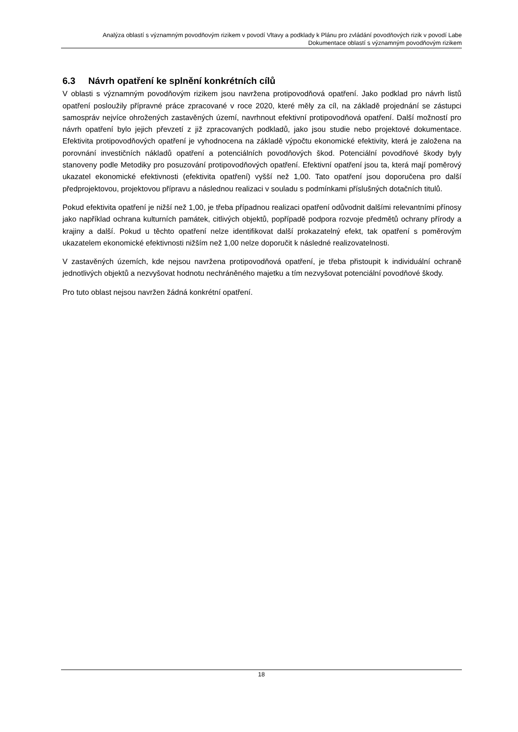Analýza oblastí s významným povodňovým rizikem v povodí Vltavy a podklady k Plánu pro zvládání povodňových rizik v povodí Labe
Dokumentace oblastí s významným povodňovým rizikem
6.3 Návrh opatření ke splnění konkrétních cílů
V oblasti s významným povodňovým rizikem jsou navržena protipovodňová opatření. Jako podklad pro návrh listů opatření posloužily přípravné práce zpracované v roce 2020, které měly za cíl, na základě projednání se zástupci samospráv nejvíce ohrožených zastavěných území, navrhnout efektivní protipovodňová opatření. Další možností pro návrh opatření bylo jejich převzetí z již zpracovaných podkladů, jako jsou studie nebo projektové dokumentace. Efektivita protipovodňových opatření je vyhodnocena na základě výpočtu ekonomické efektivity, která je založena na porovnání investičních nákladů opatření a potenciálních povodňových škod. Potenciální povodňové škody byly stanoveny podle Metodiky pro posuzování protipovodňových opatření. Efektivní opatření jsou ta, která mají poměrový ukazatel ekonomické efektivnosti (efektivita opatření) vyšší než 1,00. Tato opatření jsou doporučena pro další předprojektovou, projektovou přípravu a následnou realizaci v souladu s podmínkami příslušných dotačních titulů.
Pokud efektivita opatření je nižší než 1,00, je třeba případnou realizaci opatření odůvodnit dalšími relevantními přínosy jako například ochrana kulturních památek, citlivých objektů, popřípadě podpora rozvoje předmětů ochrany přírody a krajiny a další. Pokud u těchto opatření nelze identifikovat další prokazatelný efekt, tak opatření s poměrovým ukazatelem ekonomické efektivnosti nižším než 1,00 nelze doporučit k následné realizovatelnosti.
V zastavěných územích, kde nejsou navržena protipovodňová opatření, je třeba přistoupit k individuální ochraně jednotlivých objektů a nezvyšovat hodnotu nechráněného majetku a tím nezvyšovat potenciální povodňové škody.
Pro tuto oblast nejsou navržen žádná konkrétní opatření.
18